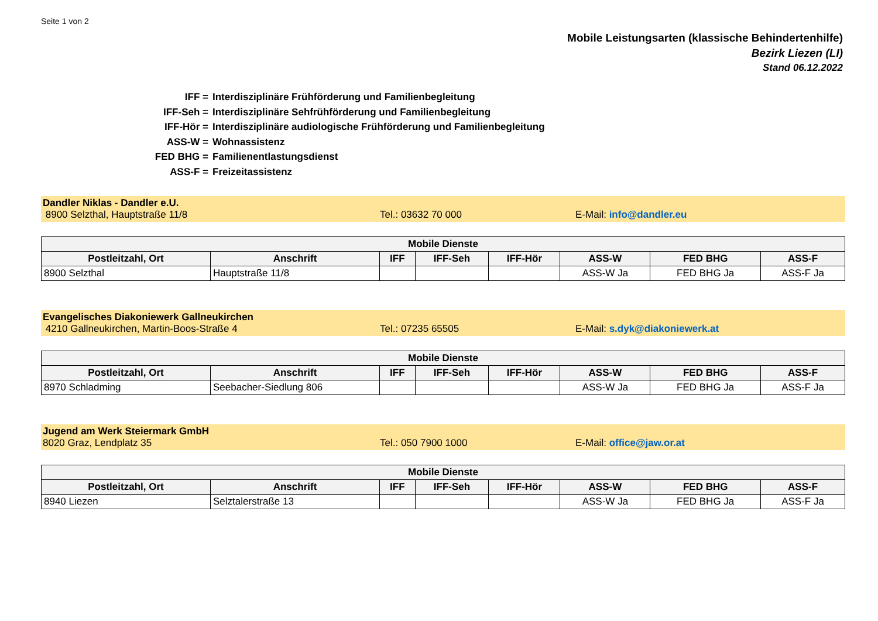Seite 1 von 2
Mobile Leistungsarten (klassische Behindertenhilfe)
Bezirk Liezen (LI)
Stand 06.12.2022
IFF = Interdisziplinäre Frühförderung und Familienbegleitung
IFF-Seh = Interdisziplinäre Sehfrühförderung und Familienbegleitung
IFF-Hör = Interdisziplinäre audiologische Frühförderung und Familienbegleitung
ASS-W = Wohnassistenz
FED BHG = Familienentlastungsdienst
ASS-F = Freizeitassistenz
Dandler Niklas - Dandler e.U.
8900 Selzthal, Hauptstraße 11/8 Tel.: 03632 70 000 E-Mail: info@dandler.eu
| Mobile Dienste | | | | | | | |
| --- | --- | --- | --- | --- | --- | --- | --- |
| Postleitzahl, Ort | Anschrift | IFF | IFF-Seh | IFF-Hör | ASS-W | FED BHG | ASS-F |
| 8900 Selzthal | Hauptstraße 11/8 | | | | ASS-W Ja | FED BHG Ja | ASS-F Ja |
Evangelisches Diakoniewerk Gallneukirchen
4210 Gallneukirchen, Martin-Boos-Straße 4 Tel.: 07235 65505 E-Mail: s.dyk@diakoniewerk.at
| Mobile Dienste | | | | | | | |
| --- | --- | --- | --- | --- | --- | --- | --- |
| Postleitzahl, Ort | Anschrift | IFF | IFF-Seh | IFF-Hör | ASS-W | FED BHG | ASS-F |
| 8970 Schladming | Seebacher-Siedlung 806 | | | | ASS-W Ja | FED BHG Ja | ASS-F Ja |
Jugend am Werk Steiermark GmbH
8020 Graz, Lendplatz 35 Tel.: 050 7900 1000 E-Mail: office@jaw.or.at
| Mobile Dienste | | | | | | | |
| --- | --- | --- | --- | --- | --- | --- | --- |
| Postleitzahl, Ort | Anschrift | IFF | IFF-Seh | IFF-Hör | ASS-W | FED BHG | ASS-F |
| 8940 Liezen | Selztalerstraße 13 | | | | ASS-W Ja | FED BHG Ja | ASS-F Ja |